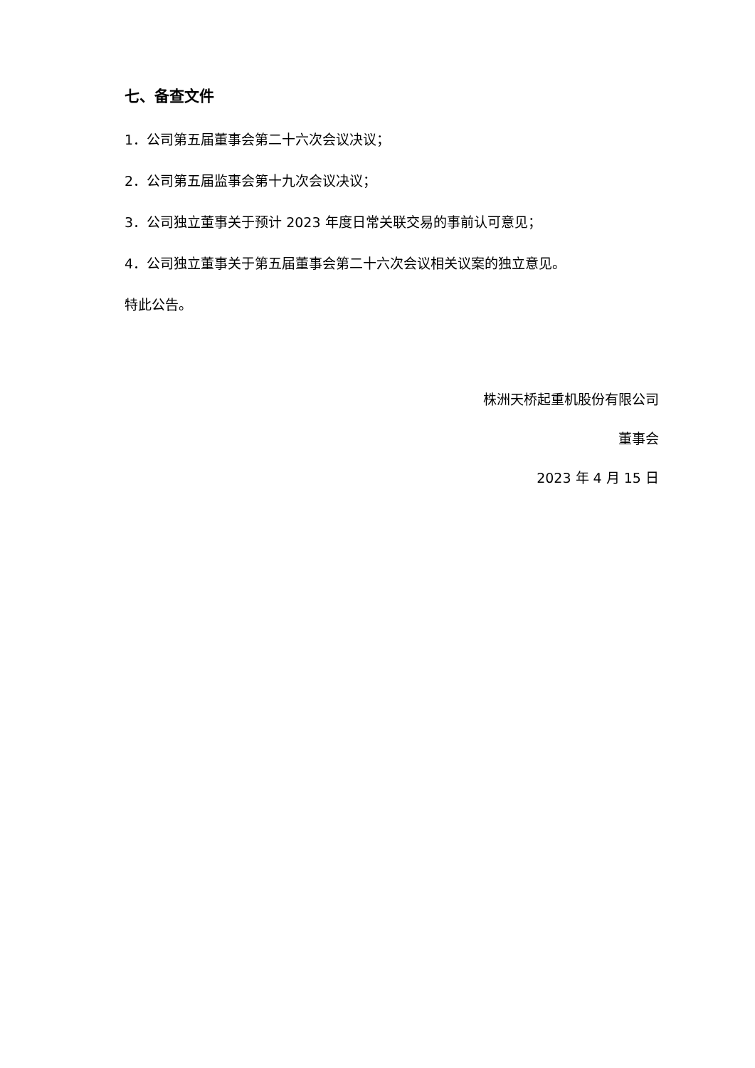七、备查文件
1．公司第五届董事会第二十六次会议决议；
2．公司第五届监事会第十九次会议决议；
3．公司独立董事关于预计 2023 年度日常关联交易的事前认可意见；
4．公司独立董事关于第五届董事会第二十六次会议相关议案的独立意见。
特此公告。
株洲天桥起重机股份有限公司
董事会
2023 年 4 月 15 日